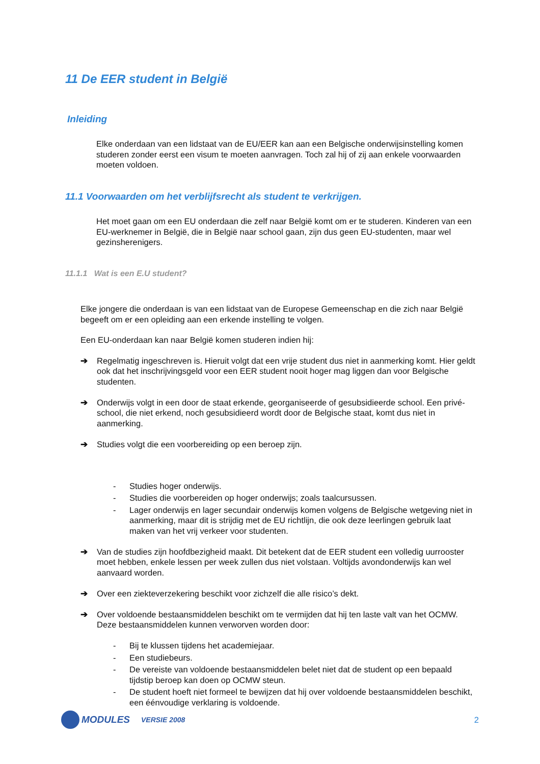11 De EER student in België
Inleiding
Elke onderdaan van een lidstaat van de EU/EER kan aan een Belgische onderwijsinstelling komen studeren zonder eerst een visum te moeten aanvragen. Toch zal hij of zij aan enkele voorwaarden moeten voldoen.
11.1 Voorwaarden om het verblijfsrecht als student te verkrijgen.
Het moet gaan om een EU onderdaan die zelf naar België komt om er te studeren. Kinderen van een EU-werknemer in België, die in België naar school gaan, zijn dus geen EU-studenten, maar wel gezinsherenigers.
11.1.1 Wat is een E.U student?
Elke jongere die onderdaan is van een lidstaat van de Europese Gemeenschap en die zich naar België begeeft om er een opleiding aan een erkende instelling te volgen.
Een EU-onderdaan kan naar België komen studeren indien hij:
➔ Regelmatig ingeschreven is. Hieruit volgt dat een vrije student dus niet in aanmerking komt. Hier geldt ook dat het inschrijvingsgeld voor een EER student nooit hoger mag liggen dan voor Belgische studenten.
➔ Onderwijs volgt in een door de staat erkende, georganiseerde of gesubsidieerde school. Een privé-school, die niet erkend, noch gesubsidieerd wordt door de Belgische staat, komt dus niet in aanmerking.
➔ Studies volgt die een voorbereiding op een beroep zijn.
- Studies hoger onderwijs.
- Studies die voorbereiden op hoger onderwijs; zoals taalcursussen.
- Lager onderwijs en lager secundair onderwijs komen volgens de Belgische wetgeving niet in aanmerking, maar dit is strijdig met de EU richtlijn, die ook deze leerlingen gebruik laat maken van het vrij verkeer voor studenten.
➔ Van de studies zijn hoofdbezigheid maakt. Dit betekent dat de EER student een volledig uurrooster moet hebben, enkele lessen per week zullen dus niet volstaan. Voltijds avondonderwijs kan wel aanvaard worden.
➔ Over een ziekteverzekering beschikt voor zichzelf die alle risico’s dekt.
➔ Over voldoende bestaansmiddelen beschikt om te vermijden dat hij ten laste valt van het OCMW. Deze bestaansmiddelen kunnen verworven worden door:
- Bij te klussen tijdens het academiejaar.
- Een studiebeurs.
- De vereiste van voldoende bestaansmiddelen belet niet dat de student op een bepaald tijdstip beroep kan doen op OCMW steun.
- De student hoeft niet formeel te bewijzen dat hij over voldoende bestaansmiddelen beschikt, een éénvoudige verklaring is voldoende.
MODULES VERSIE 2008 2